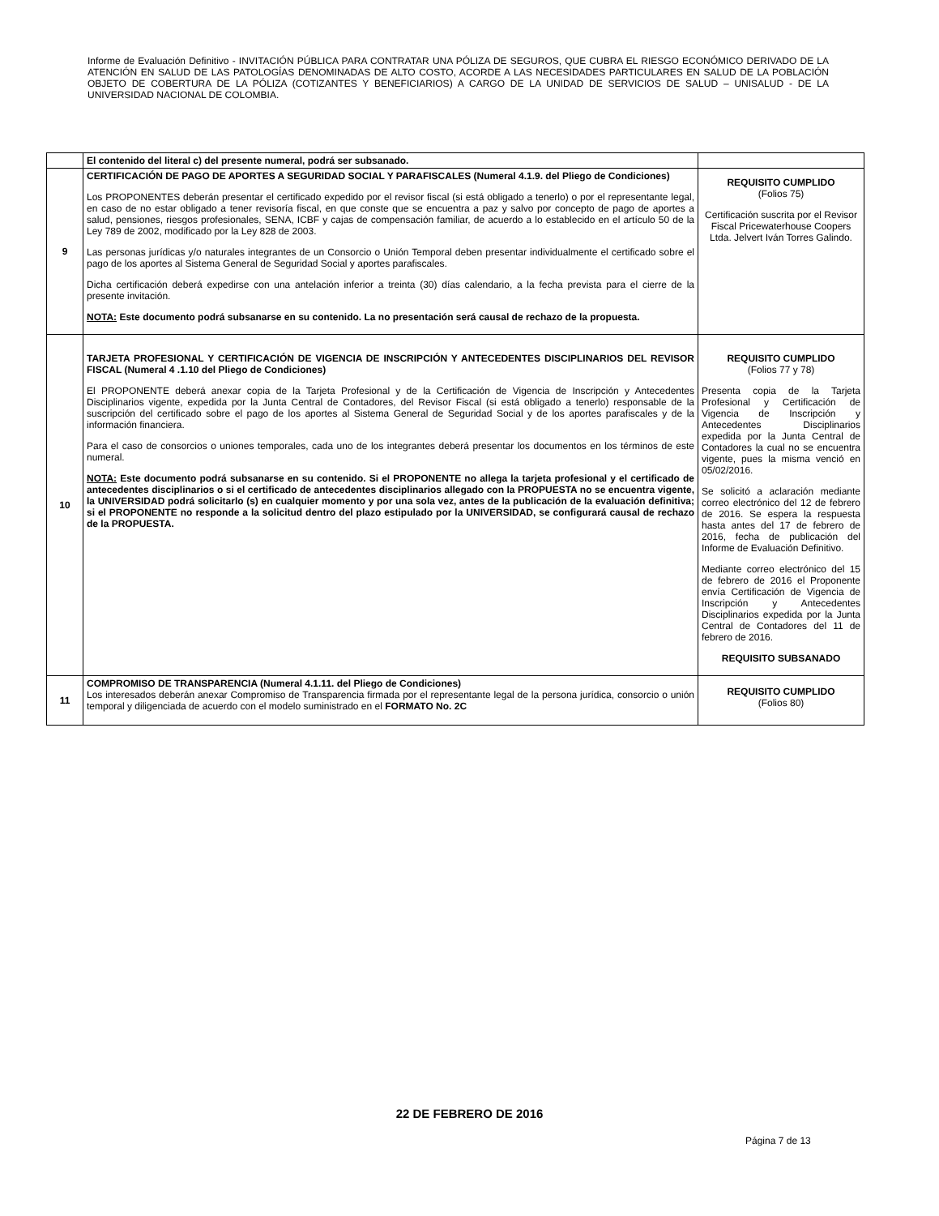Informe de Evaluación Definitivo - INVITACIÓN PÚBLICA PARA CONTRATAR UNA PÓLIZA DE SEGUROS, QUE CUBRA EL RIESGO ECONÓMICO DERIVADO DE LA ATENCIÓN EN SALUD DE LAS PATOLOGÍAS DENOMINADAS DE ALTO COSTO, ACORDE A LAS NECESIDADES PARTICULARES EN SALUD DE LA POBLACIÓN OBJETO DE COBERTURA DE LA PÓLIZA (COTIZANTES Y BENEFICIARIOS) A CARGO DE LA UNIDAD DE SERVICIOS DE SALUD – UNISALUD - DE LA UNIVERSIDAD NACIONAL DE COLOMBIA.
| | El contenido del literal c) del presente numeral, podrá ser subsanado. | |
| 9 | CERTIFICACIÓN DE PAGO DE APORTES A SEGURIDAD SOCIAL Y PARAFISCALES (Numeral 4.1.9. del Pliego de Condiciones) Los PROPONENTES deberán presentar el certificado expedido por el revisor fiscal (si está obligado a tenerlo) o por el representante legal, en caso de no estar obligado a tener revisoría fiscal, en que conste que se encuentra a paz y salvo por concepto de pago de aportes a salud, pensiones, riesgos profesionales, SENA, ICBF y cajas de compensación familiar, de acuerdo a lo establecido en el artículo 50 de la Ley 789 de 2002, modificado por la Ley 828 de 2003. Las personas jurídicas y/o naturales integrantes de un Consorcio o Unión Temporal deben presentar individualmente el certificado sobre el pago de los aportes al Sistema General de Seguridad Social y aportes parafiscales. Dicha certificación deberá expedirse con una antelación inferior a treinta (30) días calendario, a la fecha prevista para el cierre de la presente invitación. NOTA: Este documento podrá subsanarse en su contenido. La no presentación será causal de rechazo de la propuesta. | REQUISITO CUMPLIDO (Folios 75) Certificación suscrita por el Revisor Fiscal Pricewaterhouse Coopers Ltda. Jelvert Iván Torres Galindo. |
| 10 | TARJETA PROFESIONAL Y CERTIFICACIÓN DE VIGENCIA DE INSCRIPCIÓN Y ANTECEDENTES DISCIPLINARIOS DEL REVISOR FISCAL (Numeral 4 .1.10 del Pliego de Condiciones) El PROPONENTE deberá anexar copia de la Tarjeta Profesional y de la Certificación de Vigencia de Inscripción y Antecedentes Disciplinarios vigente, expedida por la Junta Central de Contadores, del Revisor Fiscal (si está obligado a tenerlo) responsable de la suscripción del certificado sobre el pago de los aportes al Sistema General de Seguridad Social y de los aportes parafiscales y de la información financiera. Para el caso de consorcios o uniones temporales, cada uno de los integrantes deberá presentar los documentos en los términos de este numeral. NOTA: Este documento podrá subsanarse en su contenido. Si el PROPONENTE no allega la tarjeta profesional y el certificado de antecedentes disciplinarios o si el certificado de antecedentes disciplinarios allegado con la PROPUESTA no se encuentra vigente, la UNIVERSIDAD podrá solicitarlo (s) en cualquier momento y por una sola vez, antes de la publicación de la evaluación definitiva; si el PROPONENTE no responde a la solicitud dentro del plazo estipulado por la UNIVERSIDAD, se configurará causal de rechazo de la PROPUESTA. | REQUISITO CUMPLIDO (Folios 77 y 78) Presenta copia de la Tarjeta Profesional y Certificación de Vigencia de Inscripción y Antecedentes Disciplinarios expedida por la Junta Central de Contadores la cual no se encuentra vigente, pues la misma venció en 05/02/2016. Se solicitó a aclaración mediante correo electrónico del 12 de febrero de 2016. Se espera la respuesta hasta antes del 17 de febrero de 2016, fecha de publicación del Informe de Evaluación Definitivo. Mediante correo electrónico del 15 de febrero de 2016 el Proponente envía Certificación de Vigencia de Inscripción y Antecedentes Disciplinarios expedida por la Junta Central de Contadores del 11 de febrero de 2016. REQUISITO SUBSANADO |
| 11 | COMPROMISO DE TRANSPARENCIA (Numeral 4.1.11. del Pliego de Condiciones) Los interesados deberán anexar Compromiso de Transparencia firmada por el representante legal de la persona jurídica, consorcio o unión temporal y diligenciada de acuerdo con el modelo suministrado en el FORMATO No. 2C | REQUISITO CUMPLIDO (Folios 80) |
22 DE FEBRERO DE 2016
Página 7 de 13